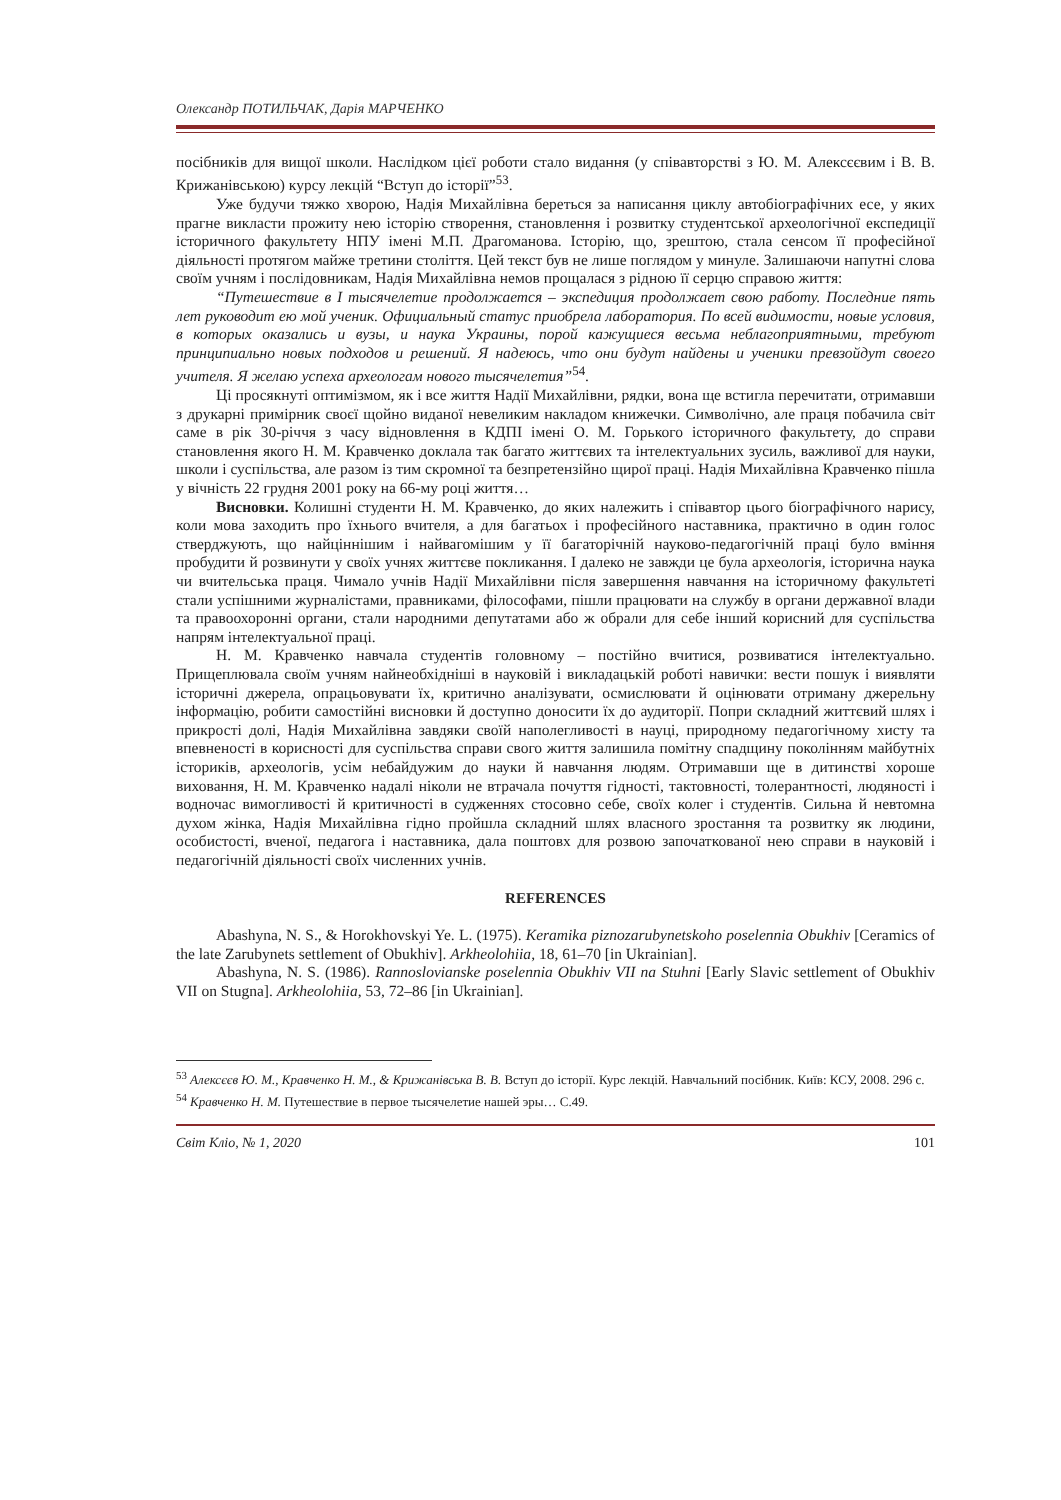Олександр ПОТИЛЬЧАК, Дарія МАРЧЕНКО
посібників для вищої школи. Наслідком цієї роботи стало видання (у співавторстві з Ю. М. Алексєєвим і В. В. Крижанівською) курсу лекцій “Вступ до історії”<sup>53</sup>.
Уже будучи тяжко хворою, Надія Михайлівна береться за написання циклу автобіографічних есе, у яких прагне викласти прожиту нею історію створення, становлення і розвитку студентської археологічної експедиції історичного факультету НПУ імені М.П. Драгоманова. Історію, що, зрештою, стала сенсом її професійної діяльності протягом майже третини століття. Цей текст був не лише поглядом у минуле. Залишаючи напутні слова своїм учням і послідовникам, Надія Михайлівна немов прощалася з рідною її серцю справою життя:
“Путешествие в I тысячелетие продолжается – экспедиция продолжает свою работу. Последние пять лет руководит ею мой ученик. Официальный статус приобрела лаборатория. По всей видимости, новые условия, в которых оказались и вузы, и наука Украины, порой кажущиеся весьма неблагоприятными, требуют принципиально новых подходов и решений. Я надеюсь, что они будут найдены и ученики превзойдут своего учителя. Я желаю успеха археологам нового тысячелетия”<sup>54</sup>.
Ці просякнуті оптимізмом, як і все життя Надії Михайлівни, рядки, вона ще встигла перечитати, отримавши з друкарні примірник своєї щойно виданої невеликим накладом книжечки. Символічно, але праця побачила світ саме в рік 30-річчя з часу відновлення в КДПІ імені О. М. Горького історичного факультету, до справи становлення якого Н. М. Кравченко доклала так багато життєвих та інтелектуальних зусиль, важливої для науки, школи і суспільства, але разом із тим скромної та безпретензійно щирої праці. Надія Михайлівна Кравченко пішла у вічність 22 грудня 2001 року на 66-му році життя…
Висновки. Колишні студенти Н. М. Кравченко, до яких належить і співавтор цього біографічного нарису, коли мова заходить про їхнього вчителя, а для багатьох і професійного наставника, практично в один голос стверджують, що найціннішим і найвагомішим у її багаторічній науково-педагогічній праці було вміння пробудити й розвинути у своїх учнях життєве покликання. І далеко не завжди це була археологія, історична наука чи вчительська праця. Чимало учнів Надії Михайлівни після завершення навчання на історичному факультеті стали успішними журналістами, правниками, філософами, пішли працювати на службу в органи державної влади та правоохоронні органи, стали народними депутатами або ж обрали для себе інший корисний для суспільства напрям інтелектуальної праці.
Н. М. Кравченко навчала студентів головному – постійно вчитися, розвиватися інтелектуально. Прищеплювала своїм учням найнеобхідніші в науковій і викладацькій роботі навички: вести пошук і виявляти історичні джерела, опрацьовувати їх, критично аналізувати, осмислювати й оцінювати отриману джерельну інформацію, робити самостійні висновки й доступно доносити їх до аудиторії. Попри складний життєвий шлях і прикрості долі, Надія Михайлівна завдяки своїй наполегливості в науці, природному педагогічному хисту та впевненості в корисності для суспільства справи свого життя залишила помітну спадщину поколінням майбутніх істориків, археологів, усім небайдужим до науки й навчання людям. Отримавши ще в дитинстві хороше виховання, Н. М. Кравченко надалі ніколи не втрачала почуття гідності, тактовності, толерантності, людяності і водночас вимогливості й критичності в судженнях стосовно себе, своїх колег і студентів. Сильна й невтомна духом жінка, Надія Михайлівна гідно пройшла складний шлях власного зростання та розвитку як людини, особистості, вченої, педагога і наставника, дала поштовх для розвою започаткованої нею справи в науковій і педагогічній діяльності своїх численних учнів.
REFERENCES
Abashyna, N. S., & Horokhovskyi Ye. L. (1975). Keramika piznozarubynetskoho poselennia Obukhiv [Ceramics of the late Zarubynets settlement of Obukhiv]. Arkheolohiia, 18, 61–70 [in Ukrainian].
Abashyna, N. S. (1986). Rannoslovianske poselennia Obukhiv VII na Stuhni [Early Slavic settlement of Obukhiv VII on Stugna]. Arkheolohiia, 53, 72–86 [in Ukrainian].
<sup>53</sup> Алексєєв Ю. М., Кравченко Н. М., & Крижанівська В. В. Вступ до історії. Курс лекцій. Навчальний посібник. Київ: КСУ, 2008. 296 с.
<sup>54</sup> Кравченко Н. М. Путешествие в первое тысячелетие нашей эры… С.49.
Світ Кліо, № 1, 2020 101